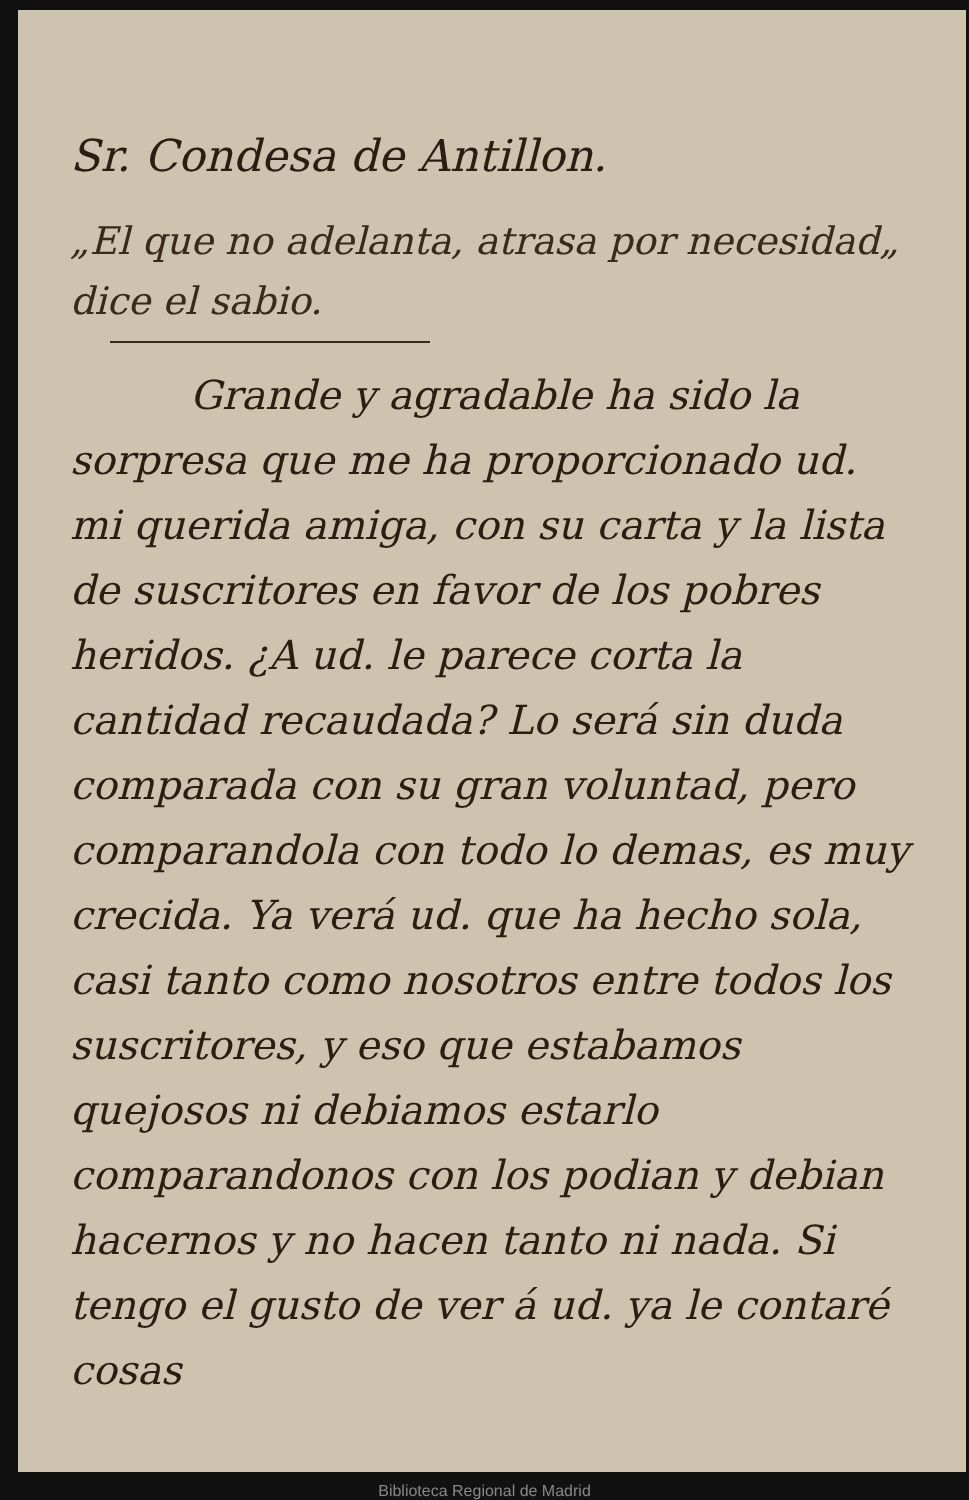Sr. Condesa de Antillon.
„El que no adelanta, atrasa por necesidad„ dice el sabio.
   Grande y agradable ha sido la sorpresa que me ha proporcionado ud. mi querida amiga, con su carta y la lista de suscritores en favor de los pobres heridos. ¿A ud. le parece corta la cantidad recaudada? Lo será sin duda comparada con su gran voluntad, pero comparandola con todo lo demas, es muy crecida. Ya verá ud. que ha hecho sola, casi tanto como nosotros entre todos los suscritores, y eso que estabamos quejosos ni debiamos estarlo comparandonos con los podian y debian hacernos y no hacen tanto ni nada. Si tengo el gusto de ver á ud. ya le contaré cosas
Biblioteca Regional de Madrid